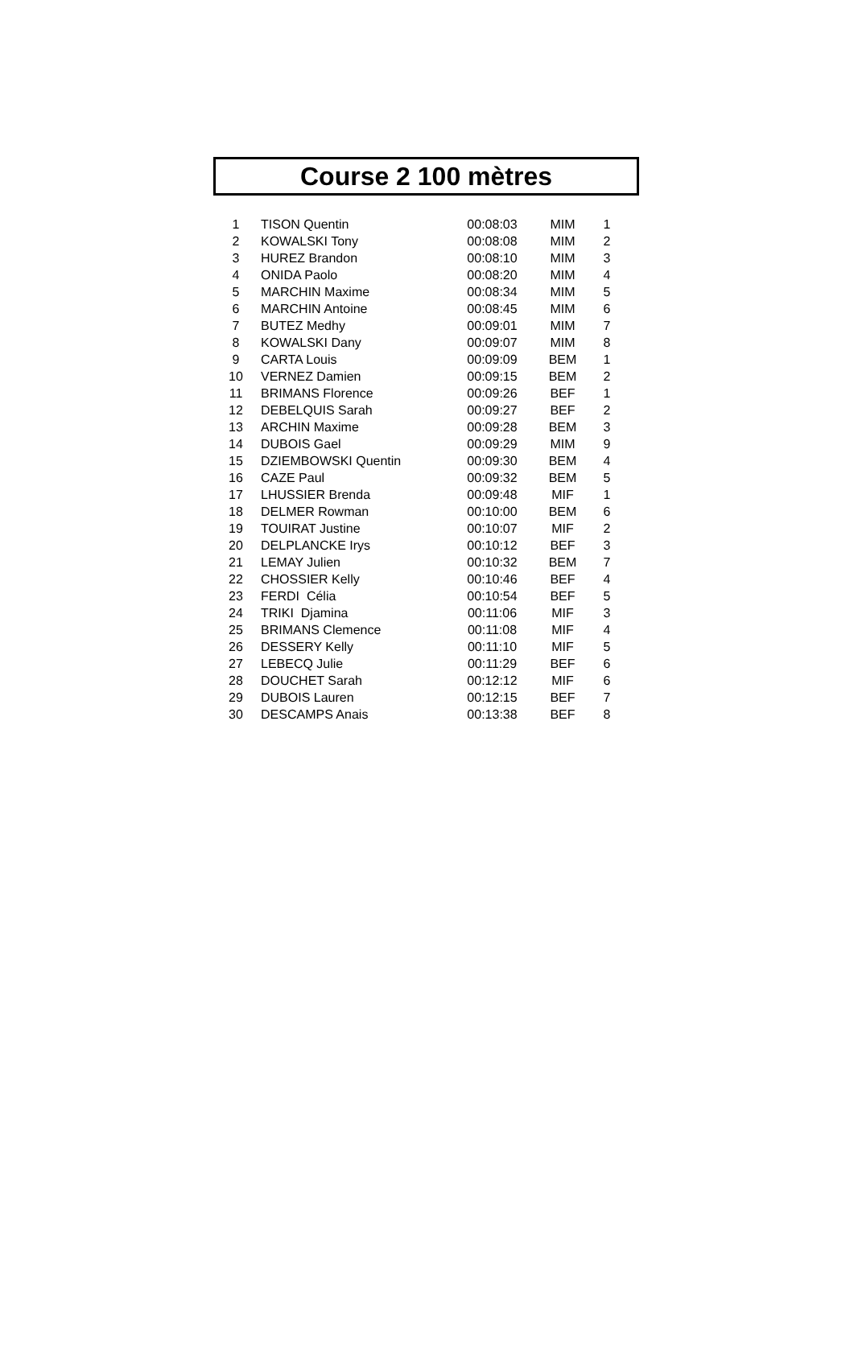Course 2 100 mètres
| 1 | TISON Quentin | 00:08:03 | MIM | 1 |
| 2 | KOWALSKI Tony | 00:08:08 | MIM | 2 |
| 3 | HUREZ Brandon | 00:08:10 | MIM | 3 |
| 4 | ONIDA Paolo | 00:08:20 | MIM | 4 |
| 5 | MARCHIN Maxime | 00:08:34 | MIM | 5 |
| 6 | MARCHIN Antoine | 00:08:45 | MIM | 6 |
| 7 | BUTEZ Medhy | 00:09:01 | MIM | 7 |
| 8 | KOWALSKI Dany | 00:09:07 | MIM | 8 |
| 9 | CARTA Louis | 00:09:09 | BEM | 1 |
| 10 | VERNEZ Damien | 00:09:15 | BEM | 2 |
| 11 | BRIMANS Florence | 00:09:26 | BEF | 1 |
| 12 | DEBELQUIS Sarah | 00:09:27 | BEF | 2 |
| 13 | ARCHIN Maxime | 00:09:28 | BEM | 3 |
| 14 | DUBOIS Gael | 00:09:29 | MIM | 9 |
| 15 | DZIEMBOWSKI Quentin | 00:09:30 | BEM | 4 |
| 16 | CAZE Paul | 00:09:32 | BEM | 5 |
| 17 | LHUSSIER Brenda | 00:09:48 | MIF | 1 |
| 18 | DELMER Rowman | 00:10:00 | BEM | 6 |
| 19 | TOUIRAT Justine | 00:10:07 | MIF | 2 |
| 20 | DELPLANCKE Irys | 00:10:12 | BEF | 3 |
| 21 | LEMAY Julien | 00:10:32 | BEM | 7 |
| 22 | CHOSSIER Kelly | 00:10:46 | BEF | 4 |
| 23 | FERDI Célia | 00:10:54 | BEF | 5 |
| 24 | TRIKI Djamina | 00:11:06 | MIF | 3 |
| 25 | BRIMANS Clemence | 00:11:08 | MIF | 4 |
| 26 | DESSERY Kelly | 00:11:10 | MIF | 5 |
| 27 | LEBECQ Julie | 00:11:29 | BEF | 6 |
| 28 | DOUCHET Sarah | 00:12:12 | MIF | 6 |
| 29 | DUBOIS Lauren | 00:12:15 | BEF | 7 |
| 30 | DESCAMPS Anais | 00:13:38 | BEF | 8 |